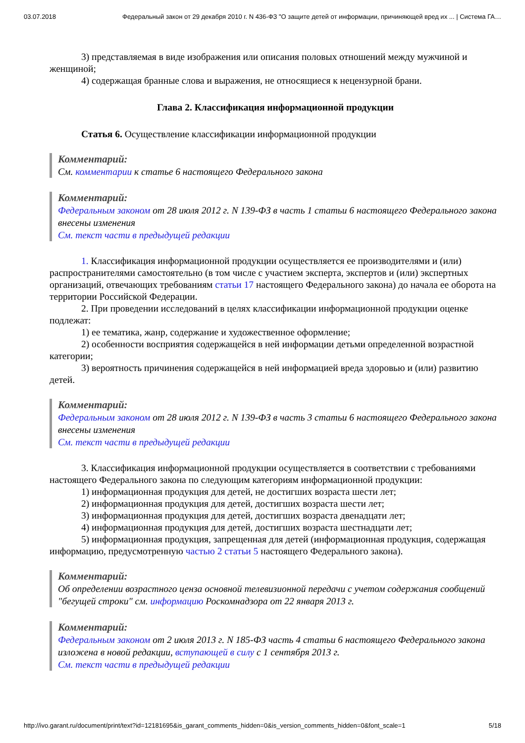03.07.2018 Федеральный закон от 29 декабря 2010 г. N 436-ФЗ "О защите детей от информации, причиняющей вред их ... | Система ГА…
3) представляемая в виде изображения или описания половых отношений между мужчиной и женщиной;
4) содержащая бранные слова и выражения, не относящиеся к нецензурной брани.
Глава 2. Классификация информационной продукции
Статья 6. Осуществление классификации информационной продукции
Комментарий:
См. комментарии к статье 6 настоящего Федерального закона
Комментарий:
Федеральным законом от 28 июля 2012 г. N 139-ФЗ в часть 1 статьи 6 настоящего Федерального закона внесены изменения
См. текст части в предыдущей редакции
1. Классификация информационной продукции осуществляется ее производителями и (или) распространителями самостоятельно (в том числе с участием эксперта, экспертов и (или) экспертных организаций, отвечающих требованиям статьи 17 настоящего Федерального закона) до начала ее оборота на территории Российской Федерации.
2. При проведении исследований в целях классификации информационной продукции оценке подлежат:
1) ее тематика, жанр, содержание и художественное оформление;
2) особенности восприятия содержащейся в ней информации детьми определенной возрастной категории;
3) вероятность причинения содержащейся в ней информацией вреда здоровью и (или) развитию детей.
Комментарий:
Федеральным законом от 28 июля 2012 г. N 139-ФЗ в часть 3 статьи 6 настоящего Федерального закона внесены изменения
См. текст части в предыдущей редакции
3. Классификация информационной продукции осуществляется в соответствии с требованиями настоящего Федерального закона по следующим категориям информационной продукции:
1) информационная продукция для детей, не достигших возраста шести лет;
2) информационная продукция для детей, достигших возраста шести лет;
3) информационная продукция для детей, достигших возраста двенадцати лет;
4) информационная продукция для детей, достигших возраста шестнадцати лет;
5) информационная продукция, запрещенная для детей (информационная продукция, содержащая информацию, предусмотренную частью 2 статьи 5 настоящего Федерального закона).
Комментарий:
Об определении возрастного ценза основной телевизионной передачи с учетом содержания сообщений "бегущей строки" см. информацию Роскомнадзора от 22 января 2013 г.
Комментарий:
Федеральным законом от 2 июля 2013 г. N 185-ФЗ часть 4 статьи 6 настоящего Федерального закона изложена в новой редакции, вступающей в силу с 1 сентября 2013 г.
См. текст части в предыдущей редакции
http://ivo.garant.ru/document/print/text?id=12181695&is_garant_comments_hidden=0&is_version_comments_hidden=0&font_scale=1 5/18